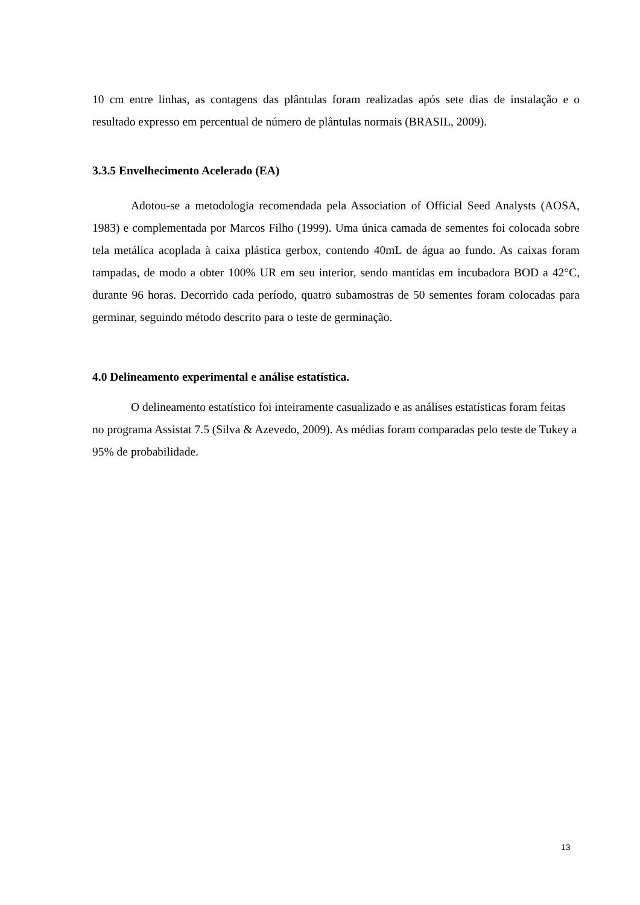10 cm entre linhas, as contagens das plântulas foram realizadas após sete dias de instalação e o resultado expresso em percentual de número de plântulas normais (BRASIL, 2009).
3.3.5 Envelhecimento Acelerado (EA)
Adotou-se a metodologia recomendada pela Association of Official Seed Analysts (AOSA, 1983) e complementada por Marcos Filho (1999). Uma única camada de sementes foi colocada sobre tela metálica acoplada à caixa plástica gerbox, contendo 40mL de água ao fundo. As caixas foram tampadas, de modo a obter 100% UR em seu interior, sendo mantidas em incubadora BOD a 42°C, durante 96 horas. Decorrido cada período, quatro subamostras de 50 sementes foram colocadas para germinar, seguindo método descrito para o teste de germinação.
4.0 Delineamento experimental e análise estatística.
O delineamento estatístico foi inteiramente casualizado e as análises estatísticas foram feitas no programa Assistat 7.5 (Silva & Azevedo, 2009). As médias foram comparadas pelo teste de Tukey a 95% de probabilidade.
13